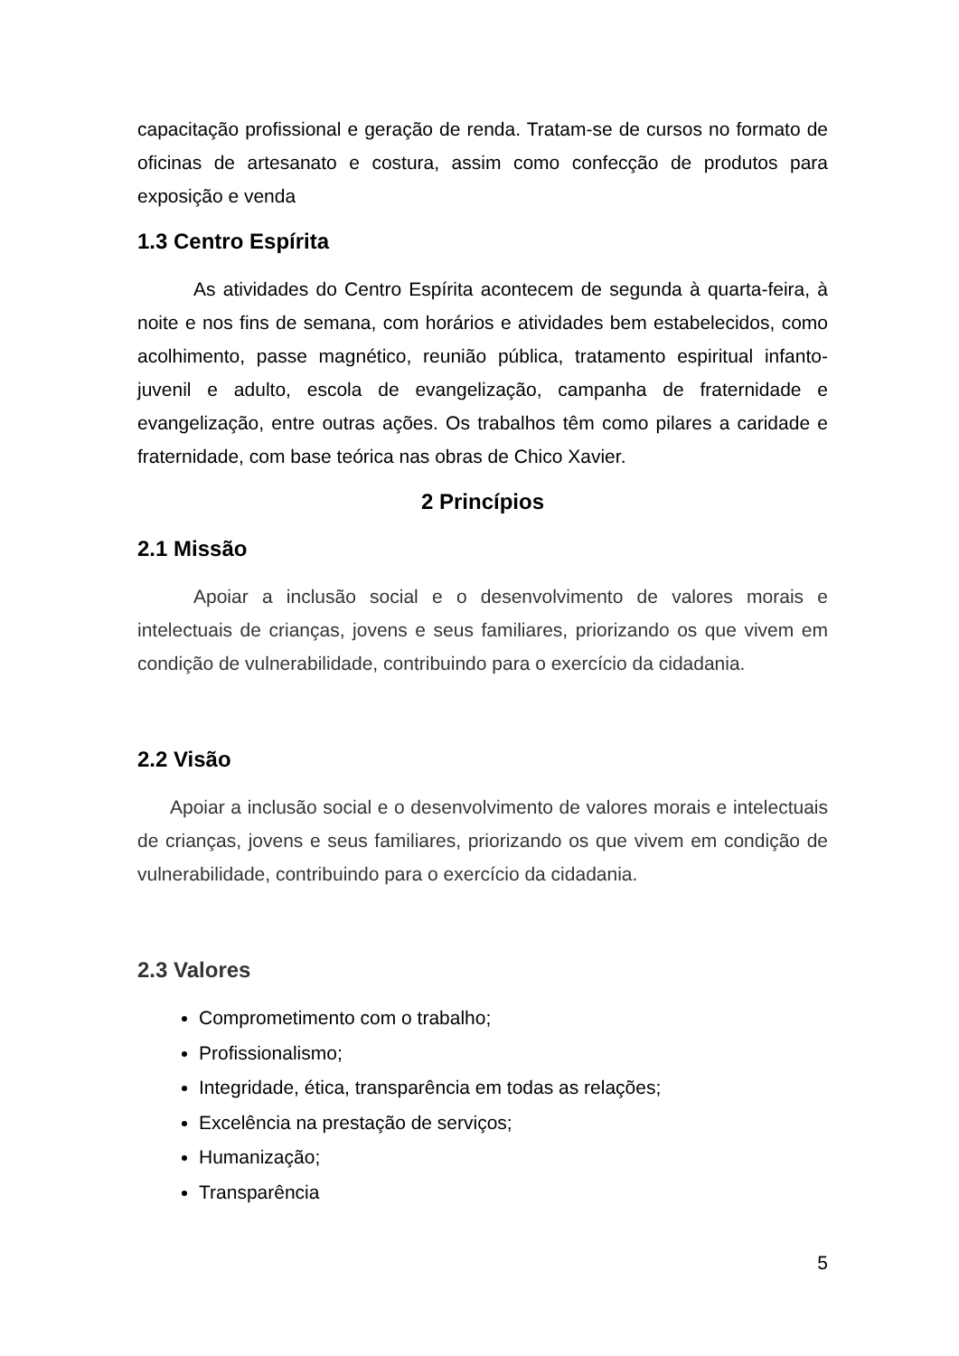capacitação profissional e geração de renda. Tratam-se de cursos no formato de oficinas de artesanato e costura, assim como confecção de produtos para exposição e venda
1.3 Centro Espírita
As atividades do Centro Espírita acontecem de segunda à quarta-feira, à noite e nos fins de semana, com horários e atividades bem estabelecidos, como acolhimento, passe magnético, reunião pública, tratamento espiritual infanto-juvenil e adulto, escola de evangelização, campanha de fraternidade e evangelização, entre outras ações. Os trabalhos têm como pilares a caridade e fraternidade, com base teórica nas obras de Chico Xavier.
2 Princípios
2.1 Missão
Apoiar a inclusão social e o desenvolvimento de valores morais e intelectuais de crianças, jovens e seus familiares, priorizando os que vivem em condição de vulnerabilidade, contribuindo para o exercício da cidadania.
2.2 Visão
Apoiar a inclusão social e o desenvolvimento de valores morais e intelectuais de crianças, jovens e seus familiares, priorizando os que vivem em condição de vulnerabilidade, contribuindo para o exercício da cidadania.
2.3 Valores
Comprometimento com o trabalho;
Profissionalismo;
Integridade, ética, transparência em todas as relações;
Excelência na prestação de serviços;
Humanização;
Transparência
5